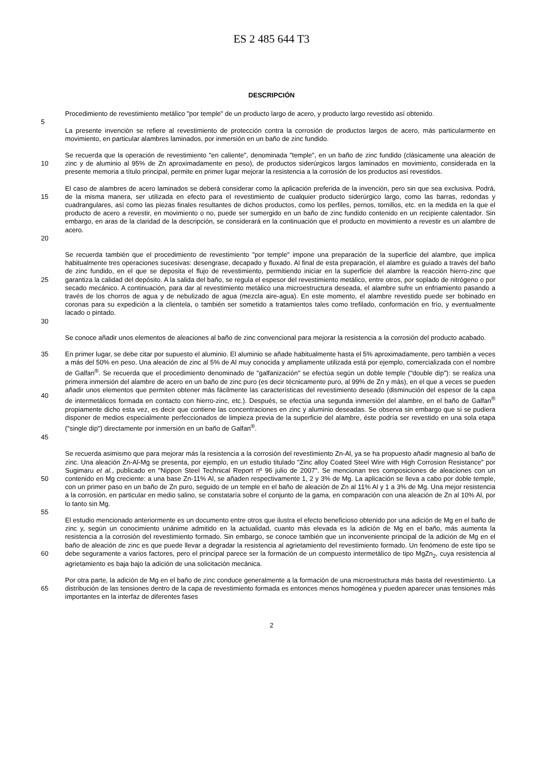ES 2 485 644 T3
DESCRIPCIÓN
Procedimiento de revestimiento metálico "por temple" de un producto largo de acero, y producto largo revestido así obtenido.
5
La presente invención se refiere al revestimiento de protección contra la corrosión de productos largos de acero, más particularmente en movimiento, en particular alambres laminados, por inmersión en un baño de zinc fundido.
10 Se recuerda que la operación de revestimiento "en caliente", denominada "temple", en un baño de zinc fundido (clásicamente una aleación de zinc y de aluminio al 95% de Zn aproximadamente en peso), de productos siderúrgicos largos laminados en movimiento, considerada en la presente memoria a título principal, permite en primer lugar mejorar la resistencia a la corrosión de los productos así revestidos.
15
20
El caso de alambres de acero laminados se deberá considerar como la aplicación preferida de la invención, pero sin que sea exclusiva. Podrá, de la misma manera, ser utilizada en efecto para el revestimiento de cualquier producto siderúrgico largo, como las barras, redondas y cuadrangulares, así como las piezas finales resultantes de dichos productos, como los perfiles, pernos, tornillos, etc. en la medida en la que el producto de acero a revestir, en movimiento o no, puede ser sumergido en un baño de zinc fundido contenido en un recipiente calentador. Sin embargo, en aras de la claridad de la descripción, se considerará en la continuación que el producto en movimiento a revestir es un alambre de acero.
25
30
Se recuerda también que el procedimiento de revestimiento "por temple" impone una preparación de la superficie del alambre, que implica habitualmente tres operaciones sucesivas: desengrase, decapado y fluxado. Al final de esta preparación, el alambre es guiado a través del baño de zinc fundido, en el que se deposita el flujo de revestimiento, permitiendo iniciar en la superficie del alambre la reacción hierro-zinc que garantiza la calidad del depósito. A la salida del baño, se regula el espesor del revestimiento metálico, entre otros, por soplado de nitrógeno o por secado mecánico. A continuación, para dar al revestimiento metálico una microestructura deseada, el alambre sufre un enfriamiento pasando a través de los chorros de agua y de nebulizado de agua (mezcla aire-agua). En este momento, el alambre revestido puede ser bobinado en coronas para su expedición a la clientela, o también ser sometido a tratamientos tales como trefilado, conformación en frío, y eventualmente lacado o pintado.
Se conoce añadir unos elementos de aleaciones al baño de zinc convencional para mejorar la resistencia a la corrosión del producto acabado.
35
40
45
En primer lugar, se debe citar por supuesto el aluminio. El aluminio se añade habitualmente hasta el 5% aproximadamente, pero también a veces a más del 50% en peso. Una aleación de zinc al 5% de Al muy conocida y ampliamente utilizada está por ejemplo, comercializada con el nombre de Galfan<sup>®</sup>. Se recuerda que el procedimiento denominado de "galfanización" se efectúa según un doble temple ("double dip"): se realiza una primera inmersión del alambre de acero en un baño de zinc puro (es decir técnicamente puro, al 99% de Zn y más), en el que a veces se pueden añadir unos elementos que permiten obtener más fácilmente las características del revestimiento deseado (disminución del espesor de la capa de intermetálicos formada en contacto con hierro-zinc, etc.). Después, se efectúa una segunda inmersión del alambre, en el baño de Galfan<sup>®</sup> propiamente dicho esta vez, es decir que contiene las concentraciones en zinc y aluminio deseadas. Se observa sin embargo que si se pudiera disponer de medios especialmente perfeccionados de limpieza previa de la superficie del alambre, éste podría ser revestido en una sola etapa ("single dip") directamente por inmersión en un baño de Galfan<sup>®</sup>.
50 Se recuerda asimismo que para mejorar más la resistencia a la corrosión del revestimiento Zn-Al, ya se ha propuesto añadir magnesio al baño de zinc. Una aleación Zn-Al-Mg se presenta, por ejemplo, en un estudio titulado "Zinc alloy Coated Steel Wire with High Corrosion Resistance" por Sugimaru et al., publicado en "Nippon Steel Technical Report nº 96 julio de 2007". Se mencionan tres composiciones de aleaciones con un contenido en Mg creciente: a una base Zn-11% Al, se añaden respectivamente 1, 2 y 3% de Mg. La aplicación se lleva a cabo por doble temple, con un primer paso en un baño de Zn puro, seguido de un temple en el baño de aleación de Zn al 11% Al y 1 a 3% de Mg. Una mejor resistencia a la corrosión, en particular en medio salino, se constataría sobre el conjunto de la gama, en comparación con una aleación de Zn al 10% Al, por lo tanto sin Mg.
55
60 El estudio mencionado anteriormente es un documento entre otros que ilustra el efecto beneficioso obtenido por una adición de Mg en el baño de zinc y, según un conocimiento unánime admitido en la actualidad, cuanto más elevada es la adición de Mg en el baño, más aumenta la resistencia a la corrosión del revestimiento formado. Sin embargo, se conoce también que un inconveniente principal de la adición de Mg en el baño de aleación de zinc es que puede llevar a degradar la resistencia al agrietamiento del revestimiento formado. Un fenómeno de este tipo se debe seguramente a varios factores, pero el principal parece ser la formación de un compuesto intermetálico de tipo MgZn<sub>2</sub>, cuya resistencia al agrietamiento es baja bajo la adición de una solicitación mecánica.
65 Por otra parte, la adición de Mg en el baño de zinc conduce generalmente a la formación de una microestructura más basta del revestimiento. La distribución de las tensiones dentro de la capa de revestimiento formada es entonces menos homogénea y pueden aparecer unas tensiones más importantes en la interfaz de diferentes fases
2